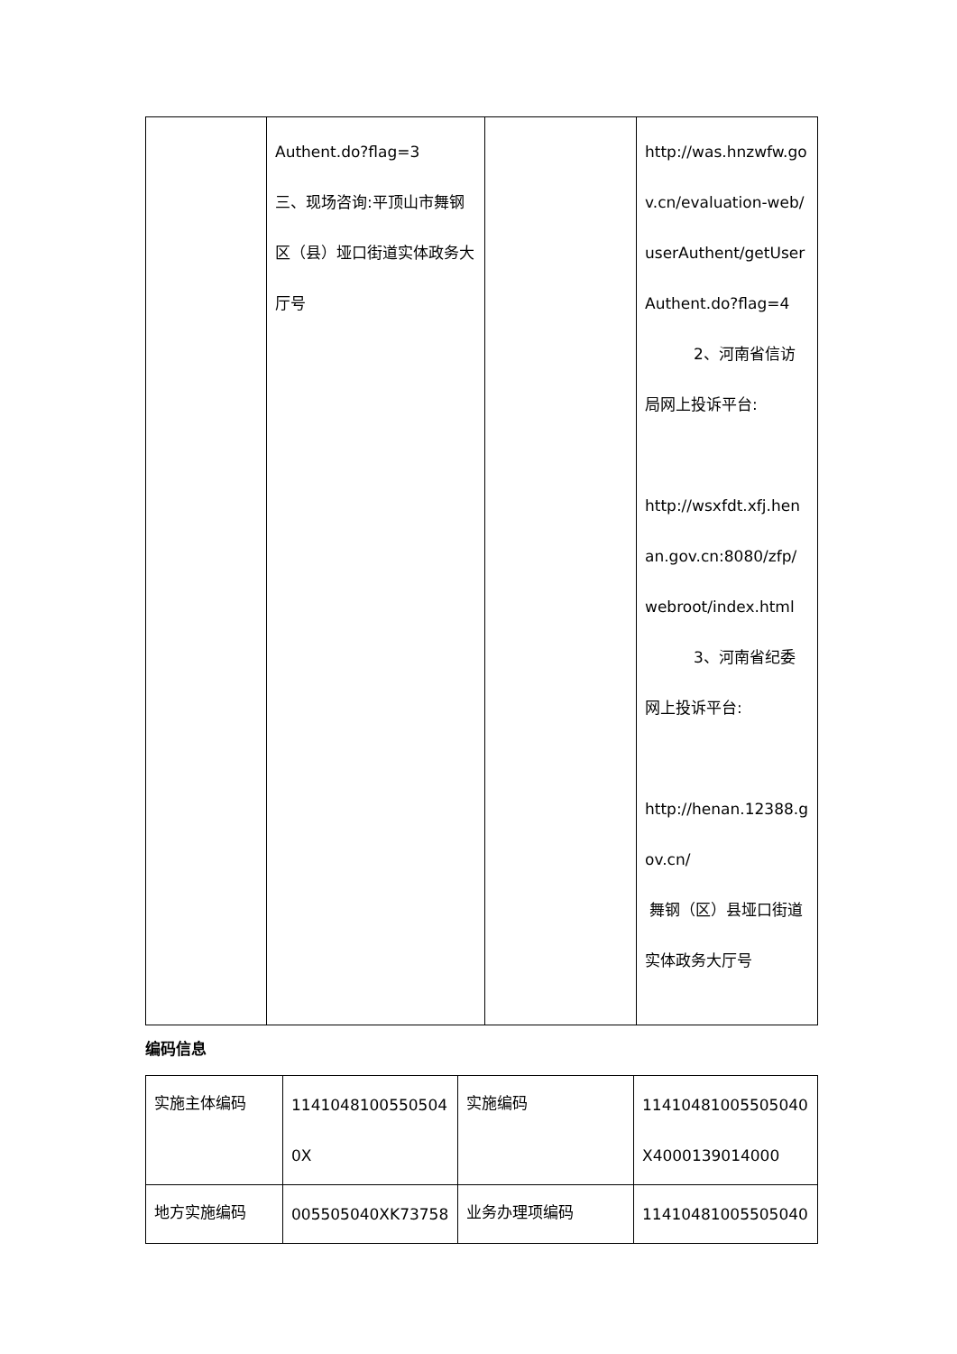| | Authent.do?flag=3 三、现场咨询:平顶山市舞钢区（县）垭口街道实体政务大厅号 | | http://was.hnzwfw.gov.cn/evaluation-web/userAuthent/getUserAuthent.do?flag=4 2、河南省信访局网上投诉平台: http://wsxfdt.xfj.henan.gov.cn:8080/zfp/webroot/index.html 3、河南省纪委网上投诉平台: http://henan.12388.gov.cn/ 舞钢（区）县垭口街道实体政务大厅号 |
编码信息
| 实施主体编码 | 11410481005505040X | 实施编码 | 11410481005505040X4000139014000 |
| 地方实施编码 | 005505040XK73758 | 业务办理项编码 | 11410481005505040 |